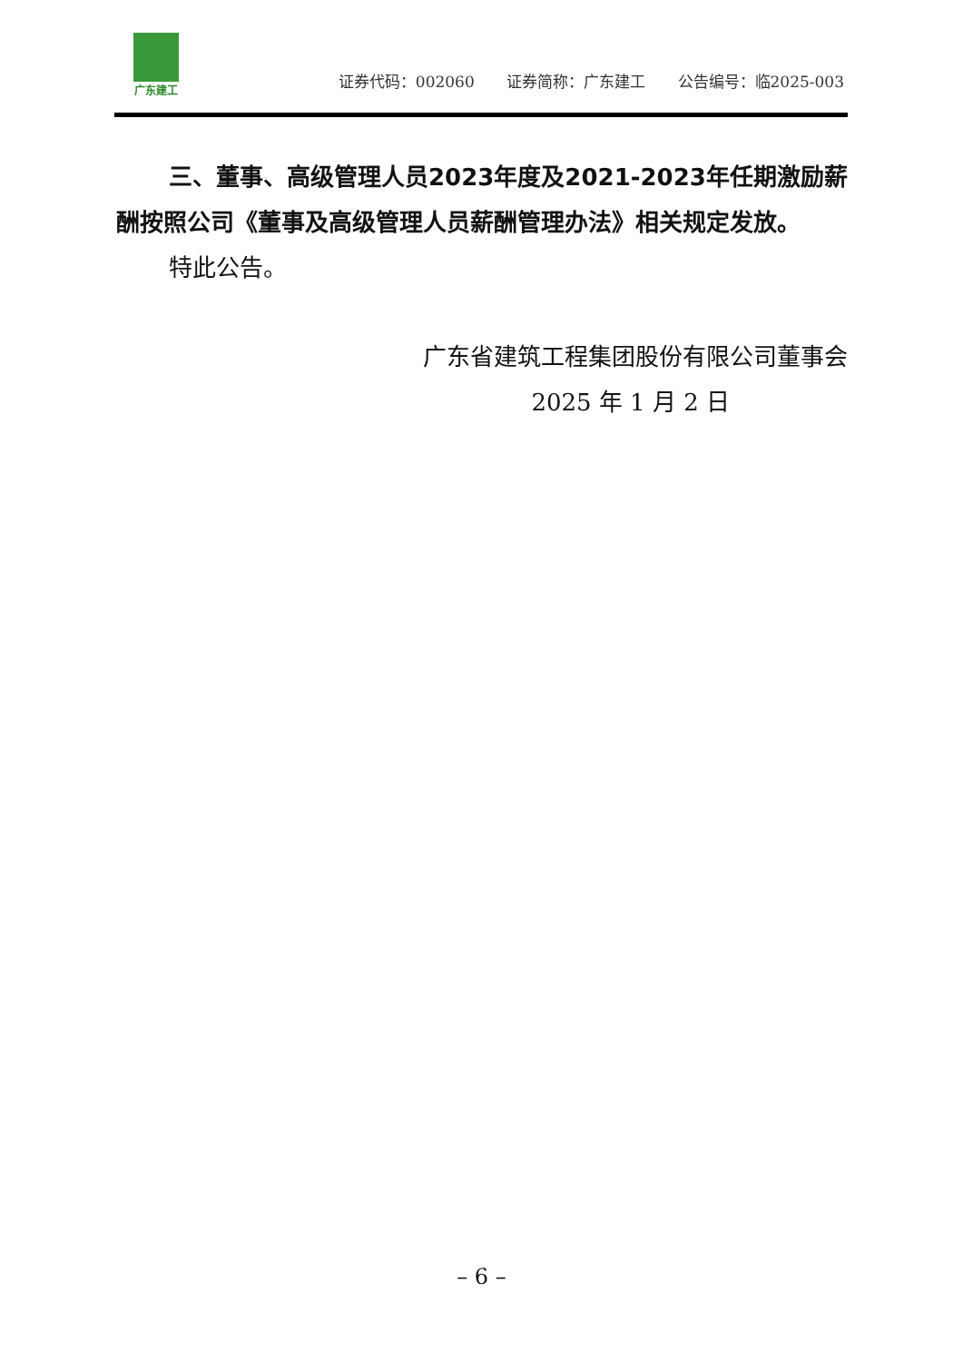广东建工
证券代码：002060 证券简称：广东建工 公告编号：临2025-003
三、董事、高级管理人员2023年度及2021-2023年任期激励薪酬按照公司《董事及高级管理人员薪酬管理办法》相关规定发放。
特此公告。
广东省建筑工程集团股份有限公司董事会
2025 年 1 月 2 日
– 6 –